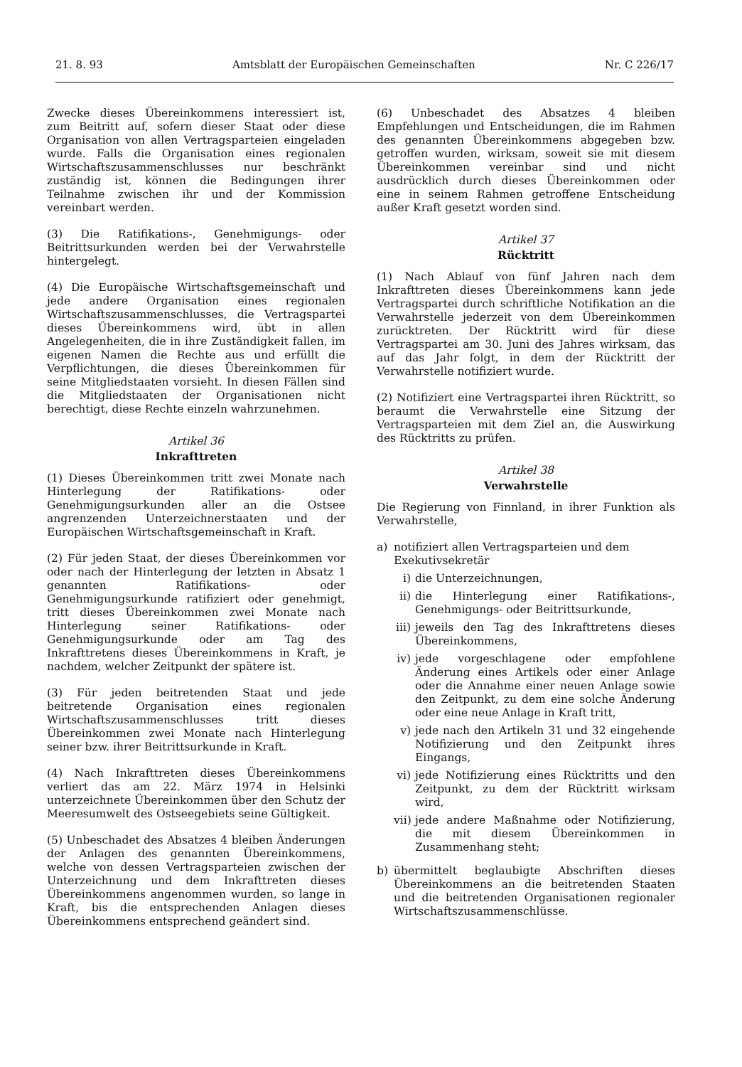21. 8. 93 Amtsblatt der Europäischen Gemeinschaften Nr. C 226/17
Zwecke dieses Übereinkommens interessiert ist, zum Beitritt auf, sofern dieser Staat oder diese Organisation von allen Vertragsparteien eingeladen wurde. Falls die Organisation eines regionalen Wirtschaftszusammenschlusses nur beschränkt zuständig ist, können die Bedingungen ihrer Teilnahme zwischen ihr und der Kommission vereinbart werden.
(3) Die Ratifikations-, Genehmigungs- oder Beitrittsurkunden werden bei der Verwahrstelle hintergelegt.
(4) Die Europäische Wirtschaftsgemeinschaft und jede andere Organisation eines regionalen Wirtschaftszusammenschlusses, die Vertragspartei dieses Übereinkommens wird, übt in allen Angelegenheiten, die in ihre Zuständigkeit fallen, im eigenen Namen die Rechte aus und erfüllt die Verpflichtungen, die dieses Übereinkommen für seine Mitgliedstaaten vorsieht. In diesen Fällen sind die Mitgliedstaaten der Organisationen nicht berechtigt, diese Rechte einzeln wahrzunehmen.
Artikel 36
Inkrafttreten
(1) Dieses Übereinkommen tritt zwei Monate nach Hinterlegung der Ratifikations- oder Genehmigungsurkunden aller an die Ostsee angrenzenden Unterzeichnerstaaten und der Europäischen Wirtschaftsgemeinschaft in Kraft.
(2) Für jeden Staat, der dieses Übereinkommen vor oder nach der Hinterlegung der letzten in Absatz 1 genannten Ratifikations- oder Genehmigungsurkunde ratifiziert oder genehmigt, tritt dieses Übereinkommen zwei Monate nach Hinterlegung seiner Ratifikations- oder Genehmigungsurkunde oder am Tag des Inkrafttretens dieses Übereinkommens in Kraft, je nachdem, welcher Zeitpunkt der spätere ist.
(3) Für jeden beitretenden Staat und jede beitretende Organisation eines regionalen Wirtschaftszusammenschlusses tritt dieses Übereinkommen zwei Monate nach Hinterlegung seiner bzw. ihrer Beitrittsurkunde in Kraft.
(4) Nach Inkrafttreten dieses Übereinkommens verliert das am 22. März 1974 in Helsinki unterzeichnete Übereinkommen über den Schutz der Meeresumwelt des Ostseegebiets seine Gültigkeit.
(5) Unbeschadet des Absatzes 4 bleiben Änderungen der Anlagen des genannten Übereinkommens, welche von dessen Vertragsparteien zwischen der Unterzeichnung und dem Inkrafttreten dieses Übereinkommens angenommen wurden, so lange in Kraft, bis die entsprechenden Anlagen dieses Übereinkommens entsprechend geändert sind.
(6) Unbeschadet des Absatzes 4 bleiben Empfehlungen und Entscheidungen, die im Rahmen des genannten Übereinkommens abgegeben bzw. getroffen wurden, wirksam, soweit sie mit diesem Übereinkommen vereinbar sind und nicht ausdrücklich durch dieses Übereinkommen oder eine in seinem Rahmen getroffene Entscheidung außer Kraft gesetzt worden sind.
Artikel 37
Rücktritt
(1) Nach Ablauf von fünf Jahren nach dem Inkrafttreten dieses Übereinkommens kann jede Vertragspartei durch schriftliche Notifikation an die Verwahrstelle jederzeit von dem Übereinkommen zurücktreten. Der Rücktritt wird für diese Vertragspartei am 30. Juni des Jahres wirksam, das auf das Jahr folgt, in dem der Rücktritt der Verwahrstelle notifiziert wurde.
(2) Notifiziert eine Vertragspartei ihren Rücktritt, so beraumt die Verwahrstelle eine Sitzung der Vertragsparteien mit dem Ziel an, die Auswirkung des Rücktritts zu prüfen.
Artikel 38
Verwahrstelle
Die Regierung von Finnland, in ihrer Funktion als Verwahrstelle,
a) notifiziert allen Vertragsparteien und dem Exekutivsekretär
i) die Unterzeichnungen,
ii) die Hinterlegung einer Ratifikations-, Genehmigungs- oder Beitrittsurkunde,
iii) jeweils den Tag des Inkrafttretens dieses Übereinkommens,
iv) jede vorgeschlagene oder empfohlene Änderung eines Artikels oder einer Anlage oder die Annahme einer neuen Anlage sowie den Zeitpunkt, zu dem eine solche Änderung oder eine neue Anlage in Kraft tritt,
v) jede nach den Artikeln 31 und 32 eingehende Notifizierung und den Zeitpunkt ihres Eingangs,
vi) jede Notifizierung eines Rücktritts und den Zeitpunkt, zu dem der Rücktritt wirksam wird,
vii) jede andere Maßnahme oder Notifizierung, die mit diesem Übereinkommen in Zusammenhang steht;
b) übermittelt beglaubigte Abschriften dieses Übereinkommens an die beitretenden Staaten und die beitretenden Organisationen regionaler Wirtschaftszusammenschlüsse.